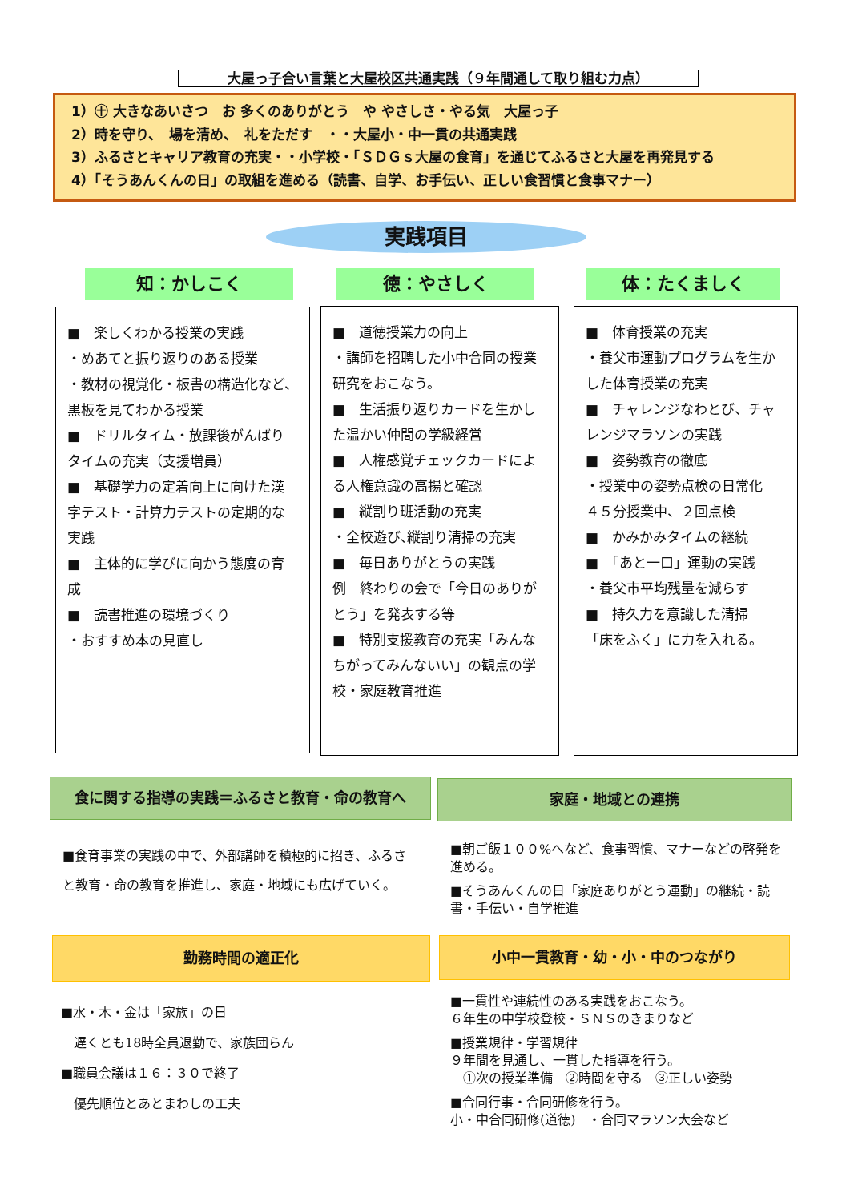大屋っ子合い言葉と大屋校区共通実践（９年間通して取り組む力点）
1）㊉ 大きなあいさつ　お 多くのありがとう　や やさしさ・やる気　大屋っ子
2）時を守り、　場を清め、　礼をただす　・・大屋小・中一貫の共通実践
3）ふるさとキャリア教育の充実・・小学校・「ＳＤＧｓ大屋の食育」を通じてふるさと大屋を再発見する
4）「そうあんくんの日」の取組を進める（読書、自学、お手伝い、正しい食習慣と食事マナー）
実践項目
知：かしこく 徳：やさしく 体：たくましく
■　楽しくわかる授業の実践
・めあてと振り返りのある授業
・教材の視覚化・板書の構造化など、黒板を見てわかる授業
■　ドリルタイム・放課後がんばりタイムの充実（支援増員）
■　基礎学力の定着向上に向けた漢字テスト・計算力テストの定期的な実践
■　主体的に学びに向かう態度の育成
■　読書推進の環境づくり
・おすすめ本の見直し
■　道徳授業力の向上
・講師を招聘した小中合同の授業研究をおこなう。
■　生活振り返りカードを生かした温かい仲間の学級経営
■　人権感覚チェックカードによる人権意識の高揚と確認
■　縦割り班活動の充実
・全校遊び､縦割り清掃の充実
■　毎日ありがとうの実践
例　終わりの会で「今日のありがとう」を発表する等
■　特別支援教育の充実「みんなちがってみんないい」の観点の学校・家庭教育推進
■　体育授業の充実
・養父市運動プログラムを生かした体育授業の充実
■　チャレンジなわとび、チャレンジマラソンの実践
■　姿勢教育の徹底
・授業中の姿勢点検の日常化
４５分授業中、２回点検
■　かみかみタイムの継続
■　「あと一口」運動の実践
・養父市平均残量を減らす
■　持久力を意識した清掃
「床をふく」に力を入れる。
食に関する指導の実践＝ふるさと教育・命の教育へ 家庭・地域との連携
■食育事業の実践の中で、外部講師を積極的に招き、ふるさと教育・命の教育を推進し、家庭・地域にも広げていく。
■朝ご飯１００%へなど、食事習慣、マナーなどの啓発を進める。
■そうあんくんの日「家庭ありがとう運動」の継続・読書・手伝い・自学推進
勤務時間の適正化 小中一貫教育・幼・小・中のつながり
■水・木・金は「家族」の日
　遅くとも18時全員退勤で、家族団らん
■職員会議は１６：３０で終了
　優先順位とあとまわしの工夫
■一貫性や連続性のある実践をおこなう。
６年生の中学校登校・ＳＮＳのきまりなど
■授業規律・学習規律
９年間を見通し、一貫した指導を行う。
　①次の授業準備　②時間を守る　③正しい姿勢
■合同行事・合同研修を行う。
小・中合同研修(道徳)　・合同マラソン大会など